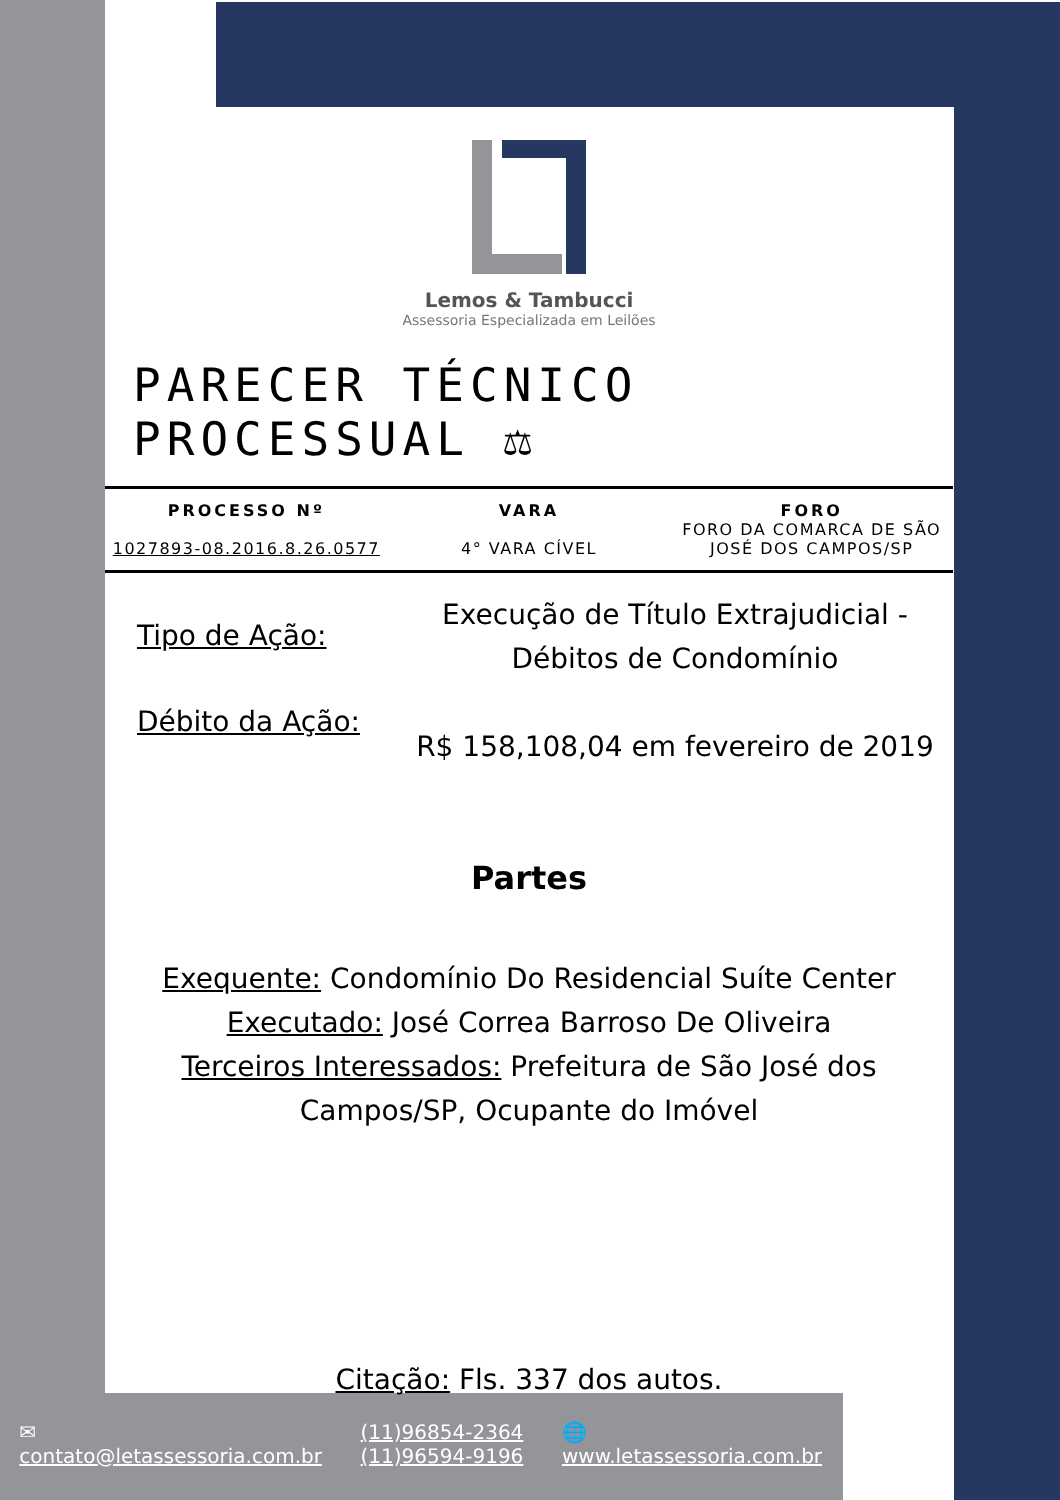Lemos & Tambucci
Assessoria Especializada em Leilões
PARECER TÉCNICO PROCESSUAL ⚖
PROCESSO Nº
1027893-08.2016.8.26.0577
VARA
4° VARA CÍVEL
FORO
FORO DA COMARCA DE SÃO JOSÉ DOS CAMPOS/SP
Tipo de Ação:
Débito da Ação:
Execução de Título Extrajudicial - Débitos de Condomínio
R$ 158,108,04 em fevereiro de 2019
Partes
Exequente: Condomínio Do Residencial Suíte Center
Executado: José Correa Barroso De Oliveira
Terceiros Interessados: Prefeitura de São José dos Campos/SP, Ocupante do Imóvel
Citação: Fls. 337 dos autos.
✉
contato@letassessoria.com.br
(11)96854-2364
(11)96594-9196
🌐
www.letassessoria.com.br